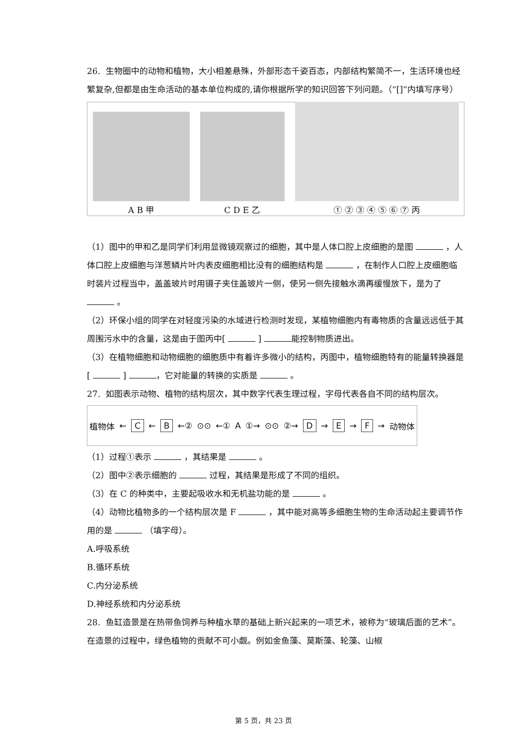26. 生物圈中的动物和植物，大小相差悬殊，外部形态千姿百态，内部结构繁简不一，生活环境也经繁复杂,但都是由生命活动的基本单位构成的,请你根据所学的知识回答下列问题。（“[]“内填写序号）
A B 甲
C D E 乙
① ② ③ ④ ⑤ ⑥ ⑦ 丙
（1）图中的甲和乙是同学们利用显微镜观察过的细胞，其中是人体口腔上皮细胞的是图 ，人体口腔上皮细胞与洋葱鳞片叶内表皮细胞相比没有的细胞结构是 ，在制作人口腔上皮细胞临时装片过程当中，盖盖玻片时用镊子夹住盖玻片一侧，使另一侧先接触水滴再缓慢放下，是为了 。
（2）环保小组的同学在对轻度污染的水域进行检测时发现，某植物细胞内有毒物质的含量远远低于其周围污水中的含量，这是由于图丙中[ ] 能控制物质进出。
（3）在植物细胞和动物细胞的细胞质中有着许多微小的结构，丙图中，植物细胞特有的能量转换器是[ ] ，它对能量的转换的实质是 。
27. 如图表示动物、植物的结构层次，其中数字代表生理过程，字母代表各自不同的结构层次。
植物体 ← C ← B ←② ⊙⊙ ←① A ①→ ⊙⊙ ②→ D → E → F → 动物体
（1）过程①表示 ，其结果是 。
（2）图中②表示细胞的 过程，其结果是形成了不同的组织。
（3）在 C 的种类中，主要起吸收水和无机盐功能的是 。
（4）动物比植物多的一个结构层次是 F ，其中能对高等多细胞生物的生命活动起主要调节作用的是 （填字母）。
A.呼吸系统
B.循环系统
C.内分泌系统
D.神经系统和内分泌系统
28. 鱼缸造景是在热带鱼饲养与种植水草的基础上新兴起来的一项艺术，被称为“玻璃后面的艺术”。在造景的过程中，绿色植物的贡献不可小觑。例如金鱼藻、莫斯藻、轮藻、山椒
第 5 页，共 23 页